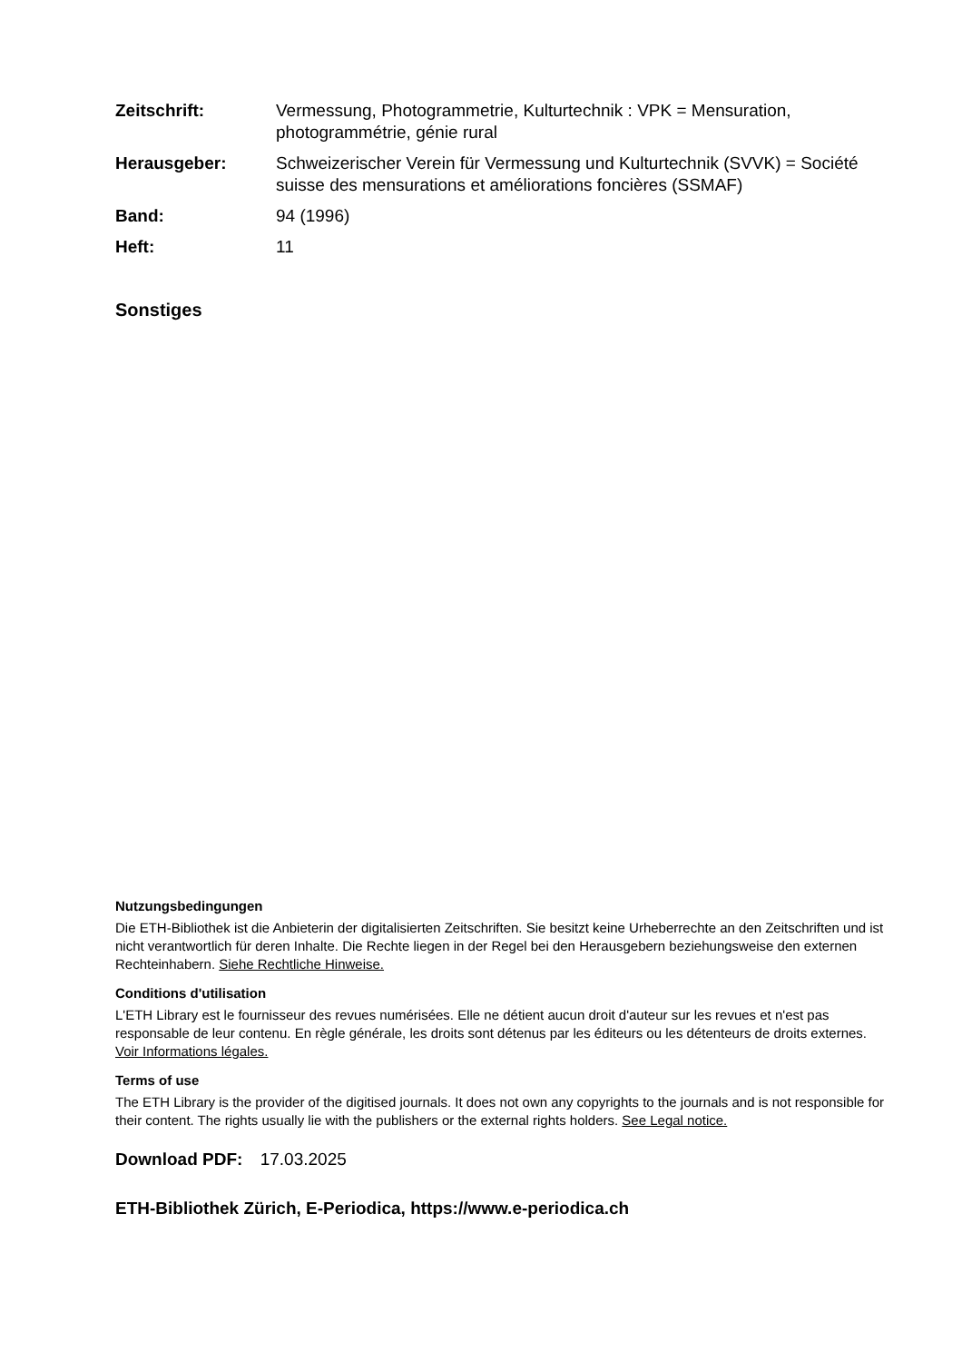| Zeitschrift: | Vermessung, Photogrammetrie, Kulturtechnik : VPK = Mensuration, photogrammétrie, génie rural |
| Herausgeber: | Schweizerischer Verein für Vermessung und Kulturtechnik (SVVK) = Société suisse des mensurations et améliorations foncières (SSMAF) |
| Band: | 94 (1996) |
| Heft: | 11 |
Sonstiges
Nutzungsbedingungen
Die ETH-Bibliothek ist die Anbieterin der digitalisierten Zeitschriften. Sie besitzt keine Urheberrechte an den Zeitschriften und ist nicht verantwortlich für deren Inhalte. Die Rechte liegen in der Regel bei den Herausgebern beziehungsweise den externen Rechteinhabern. Siehe Rechtliche Hinweise.
Conditions d'utilisation
L'ETH Library est le fournisseur des revues numérisées. Elle ne détient aucun droit d'auteur sur les revues et n'est pas responsable de leur contenu. En règle générale, les droits sont détenus par les éditeurs ou les détenteurs de droits externes. Voir Informations légales.
Terms of use
The ETH Library is the provider of the digitised journals. It does not own any copyrights to the journals and is not responsible for their content. The rights usually lie with the publishers or the external rights holders. See Legal notice.
Download PDF: 17.03.2025
ETH-Bibliothek Zürich, E-Periodica, https://www.e-periodica.ch